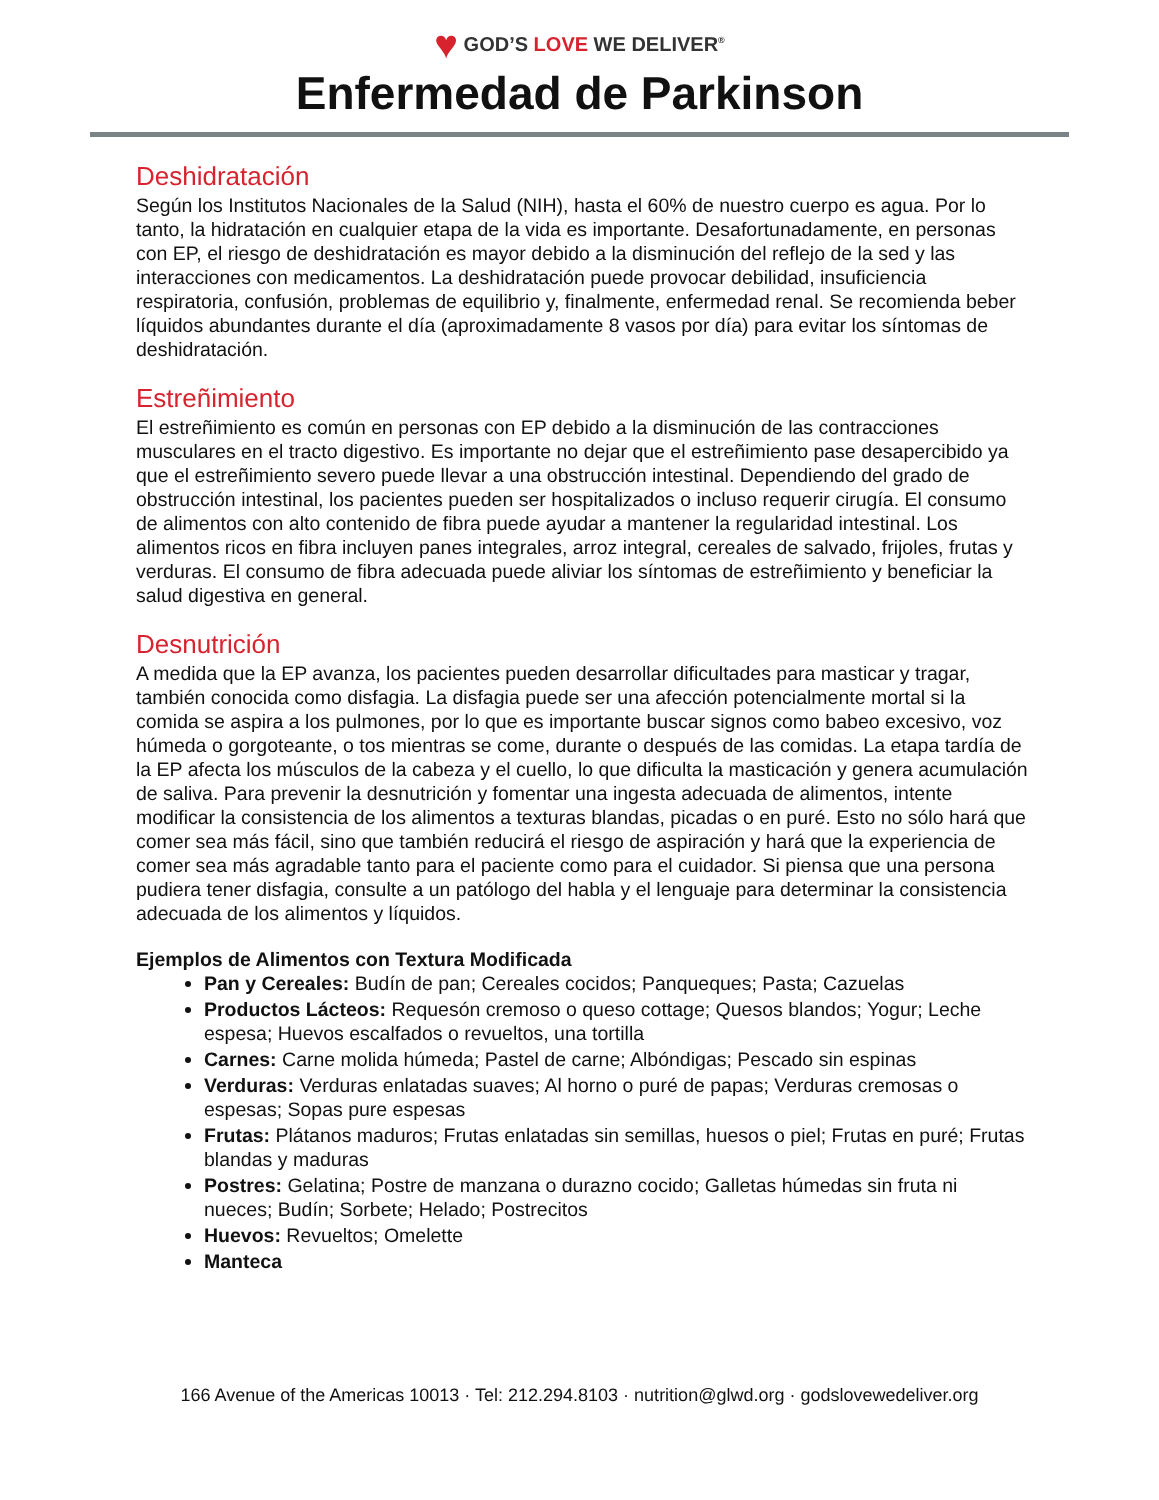♥ GOD’S LOVE WE DELIVER<sup>®</sup>
Enfermedad de Parkinson
Deshidratación
Según los Institutos Nacionales de la Salud (NIH), hasta el 60% de nuestro cuerpo es agua. Por lo tanto, la hidratación en cualquier etapa de la vida es importante. Desafortunadamente, en personas con EP, el riesgo de deshidratación es mayor debido a la disminución del reflejo de la sed y las interacciones con medicamentos. La deshidratación puede provocar debilidad, insuficiencia respiratoria, confusión, problemas de equilibrio y, finalmente, enfermedad renal. Se recomienda beber líquidos abundantes durante el día (aproximadamente 8 vasos por día) para evitar los síntomas de deshidratación.
Estreñimiento
El estreñimiento es común en personas con EP debido a la disminución de las contracciones musculares en el tracto digestivo. Es importante no dejar que el estreñimiento pase desapercibido ya que el estreñimiento severo puede llevar a una obstrucción intestinal. Dependiendo del grado de obstrucción intestinal, los pacientes pueden ser hospitalizados o incluso requerir cirugía. El consumo de alimentos con alto contenido de fibra puede ayudar a mantener la regularidad intestinal. Los alimentos ricos en fibra incluyen panes integrales, arroz integral, cereales de salvado, frijoles, frutas y verduras. El consumo de fibra adecuada puede aliviar los síntomas de estreñimiento y beneficiar la salud digestiva en general.
Desnutrición
A medida que la EP avanza, los pacientes pueden desarrollar dificultades para masticar y tragar, también conocida como disfagia. La disfagia puede ser una afección potencialmente mortal si la comida se aspira a los pulmones, por lo que es importante buscar signos como babeo excesivo, voz húmeda o gorgoteante, o tos mientras se come, durante o después de las comidas. La etapa tardía de la EP afecta los músculos de la cabeza y el cuello, lo que dificulta la masticación y genera acumulación de saliva. Para prevenir la desnutrición y fomentar una ingesta adecuada de alimentos, intente modificar la consistencia de los alimentos a texturas blandas, picadas o en puré. Esto no sólo hará que comer sea más fácil, sino que también reducirá el riesgo de aspiración y hará que la experiencia de comer sea más agradable tanto para el paciente como para el cuidador. Si piensa que una persona pudiera tener disfagia, consulte a un patólogo del habla y el lenguaje para determinar la consistencia adecuada de los alimentos y líquidos.
Ejemplos de Alimentos con Textura Modificada
Pan y Cereales: Budín de pan; Cereales cocidos; Panqueques; Pasta; Cazuelas
Productos Lácteos: Requesón cremoso o queso cottage; Quesos blandos; Yogur; Leche espesa; Huevos escalfados o revueltos, una tortilla
Carnes: Carne molida húmeda; Pastel de carne; Albóndigas; Pescado sin espinas
Verduras: Verduras enlatadas suaves; Al horno o puré de papas; Verduras cremosas o espesas; Sopas pure espesas
Frutas: Plátanos maduros; Frutas enlatadas sin semillas, huesos o piel; Frutas en puré; Frutas blandas y maduras
Postres: Gelatina; Postre de manzana o durazno cocido; Galletas húmedas sin fruta ni nueces; Budín; Sorbete; Helado; Postrecitos
Huevos: Revueltos; Omelette
Manteca
166 Avenue of the Americas 10013 · Tel: 212.294.8103 · nutrition@glwd.org · godslovewedeliver.org